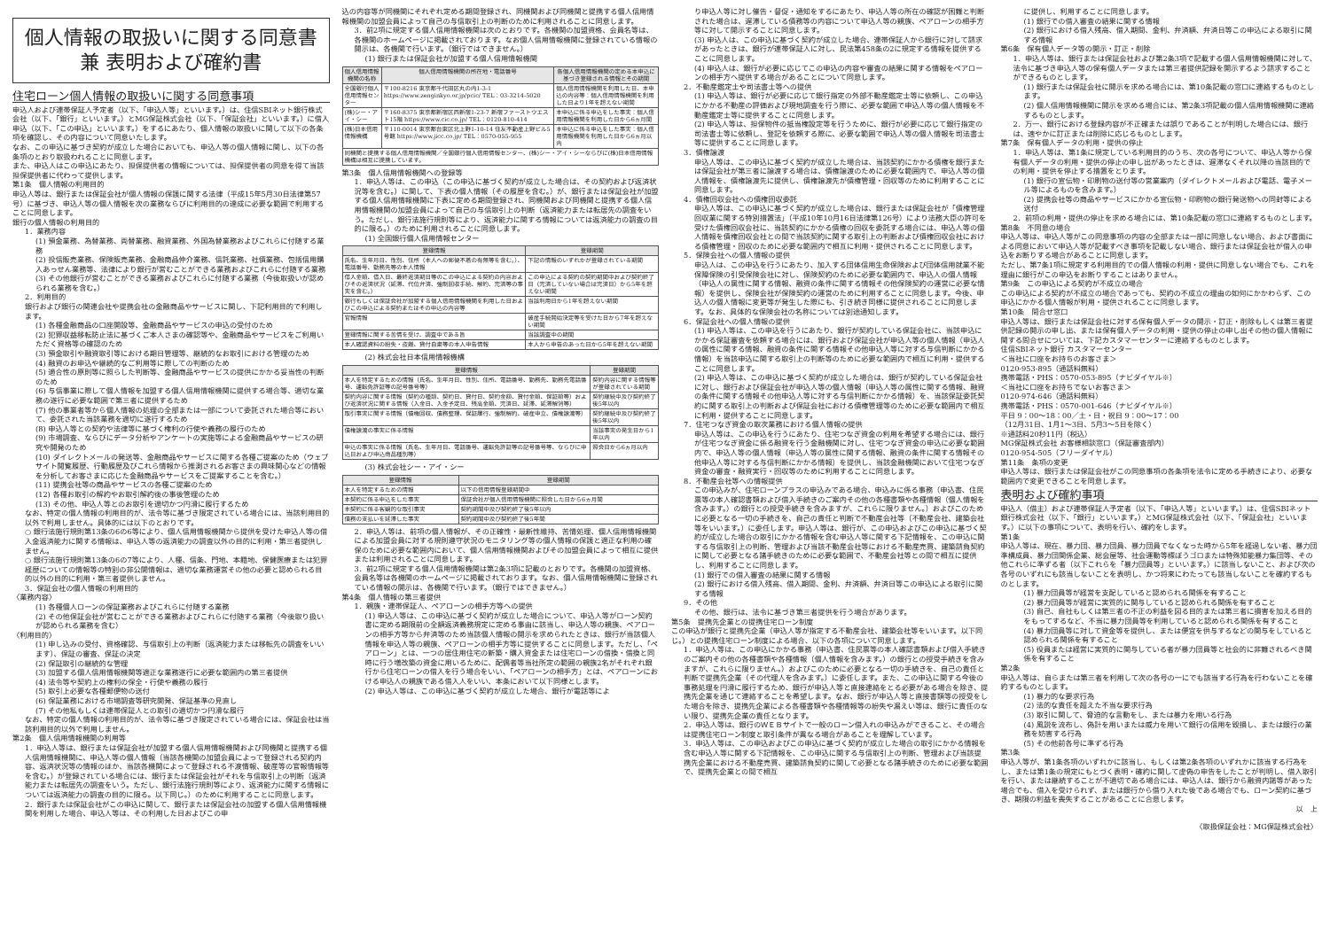個人情報の取扱いに関する同意書
兼 表明および確約書
住宅ローン個人情報の取扱いに関する同意事項
申込人および連帯保証人予定者（以下、「申込人等」といいます。）は、住信SBIネット銀行株式会社（以下、「銀行」といいます。）とMG保証株式会社（以下、「保証会社」といいます。）に借入申込（以下、「この申込」といいます。）をするにあたり、個人情報の取扱いに関して以下の各条項を確認し、その内容について同意いたします。
なお、この申込に基づき契約が成立した場合においても、申込人等の個人情報に関し、以下の各条項のとおり取扱われることに同意します。
また、申込人はこの申込にあたり、担保提供者の情報については、担保提供者の同意を得て当該担保提供者に代わって提供します。
第1条　個人情報の利用目的
申込人等は、銀行または保証会社が個人情報の保護に関する法律（平成15年5月30日法律第57号）に基づき、申込人等の個人情報を次の業務ならびに利用目的の達成に必要な範囲で利用することに同意します。
銀行の個人情報の利用目的
1．業務内容
(1) 預金業務、為替業務、両替業務、融資業務、外国為替業務およびこれらに付随する業務
(2) 投信販売業務、保険販売業務、金融商品仲介業務、信託業務、社債業務、包括信用購入あっせん業務等、法律により銀行が営むことができる業務およびこれらに付随する業務
(3) その他銀行が営むことができる業務およびこれらに付随する業務（今後取扱いが認められる業務を含む。）
2．利用目的
銀行および銀行の関連会社や提携会社の金融商品やサービスに関し、下記利用目的で利用します。
(1) 各種金融商品の口座開設等、金融商品やサービスの申込の受付のため
(2) 犯罪収益移転防止法に基づくご本人さまの確認等や、金融商品やサービスをご利用いただく資格等の確認のため
(3) 預金取引や融資取引等における期日管理等、継続的なお取引における管理のため
(4) 融資のお申込や継続的なご利用等に際しての判断のため
(5) 適合性の原則等に照らした判断等、金融商品やサービスの提供にかかる妥当性の判断のため
(6) 与信事業に際して個人情報を加盟する個人信用情報機関に提供する場合等、適切な業務の遂行に必要な範囲で第三者に提供するため
(7) 他の事業者等から個人情報の処理の全部または一部について委託された場合等において、委託された当該業務を適切に遂行するため
(8) 申込人等との契約や法律等に基づく権利の行使や義務の履行のため
(9) 市場調査、ならびにデータ分析やアンケートの実施等による金融商品やサービスの研究や開発のため
(10) ダイレクトメールの発送等、金融商品やサービスに関する各種ご提案のため（ウェブサイト閲覧履歴、行動履歴及びこれら情報から推測されるお客さまの興味関心などの情報を分析してお客さまに応じた金融商品やサービスをご提案することを含む。）
(11) 提携会社等の商品やサービスの各種ご提案のため
(12) 各種お取引の解約やお取引解約後の事後管理のため
(13) その他、申込人等とのお取引を適切かつ円滑に履行するため
なお、特定の個人情報の利用目的が、法令等に基づき限定されている場合には、当該利用目的以外で利用しません。具体的には以下のとおりです。
○ 銀行法施行規則第13条の6の6等により、個人信用情報機関から提供を受けた申込人等の借入金返済能力に関する情報は、申込人等の返済能力の調査以外の目的に利用・第三者提供しません。
○ 銀行法施行規則第13条の6の7等により、人種、信条、門地、本籍地、保健医療または犯罪経歴についての情報等の特別の非公開情報は、適切な業務運営その他の必要と認められる目的以外の目的に利用・第三者提供しません。
3．保証会社の個人情報の利用目的
〈業務内容〉
(1) 各種個人ローンの保証業務およびこれらに付随する業務
(2) その他保証会社が営むことができる業務およびこれらに付随する業務（今後取り扱いが認められる業務を含む）
〈利用目的〉
(1) 申し込みの受付、資格確認、与信取引上の判断（返済能力または移転先の調査をいいます）、保証の審査、保証の決定
(2) 保証取引の継続的な管理
(3) 加盟する個人信用情報機関等適正な業務遂行に必要な範囲内の第三者提供
(4) 法令等や契約上の権利の保全・行使や義務の履行
(5) 取引上必要な各種郵便物の送付
(6) 保証業務における市場調査等研究開発、保証基準の見直し
(7) その他私もしくは連帯保証人との取引の適切かつ円滑な履行
なお、特定の個人情報の利用目的が、法令等に基づき限定されている場合には、保証会社は当該利用目的以外で利用しません。
第2条　個人信用情報機関の利用等
1．申込人等は、銀行または保証会社が加盟する個人信用情報機関および同機関と提携する個人信用情報機関に、申込人等の個人情報（当該各機関の加盟会員によって登録される契約内容、返済状況等の情報のほか、当該各機関によって登録される不渡情報、破産等の官報情報等を含む。）が登録されている場合には、銀行または保証会社がそれを与信取引上の判断（返済能力または転居先の調査をいう。ただし、銀行法施行規則等により、返済能力に関する情報については返済能力の調査の目的に限る。以下同じ。）のために利用することに同意します。
2．銀行または保証会社がこの申込に関して、銀行または保証会社の加盟する個人信用情報機関を利用した場合、申込人等は、その利用した日およびこの申
込の内容等が同機関にそれぞれ定める期間登録され、同機関および同機関と提携する個人信用情報機関の加盟会員によって自己の与信取引上の判断のために利用されることに同意します。
3．前2項に規定する個人信用情報機関は次のとおりです。各機関の加盟資格、会員名等は、各機関のホームページに掲載されております。なお個人信用情報機関に登録されている情報の開示は、各機関で行います。（銀行ではできません。）
(1) 銀行または保証会社が加盟する個人信用情報機関
| 個人信用情報機関の名称 | 個人信用情報機関の所在地・電話番号 | 各個人信用情報機関の定める本申込に基づき登録される情報とその期間 |
| --- | --- | --- |
| 全国銀行個人信用情報センター | 〒100-8216 東京都千代田区丸の内1-3-1 https://www.zenginkyo.or.jp/pcic/ TEL：03-3214-5020 | 個人信用情報機関を利用した日、本申込の内容等：個人信用情報機関を利用した日より1年を超えない期間 |
| (株)シー・アイ・シー | 〒160-8375 東京都新宿区西新宿1-23-7 新宿ファーストウエスト15階 https://www.cic.co.jp/ TEL：0120-810-414 | 本申込に係る申込をした事実：個人信用情報機関を利用した日から6ヵ月間 |
| (株)日本信用情報機構 | 〒110-0014 東京都台東区北上野1-10-14 住友不動産上野ビル5号館 https://www.jicc.co.jp/ TEL：0570-055-955 | 本申込に係る申込をした事実：個人信用情報機関を利用した日から6ヵ月以内 |
| 同機関と提携する個人信用情報機関／全国銀行個人信用情報センター、(株)シー・アイ・シーならびに(株)日本信用情報機構は相互に提携しています。 | | |
第3条　個人信用情報機関への登録等
1．申込人等は、この申込（この申込に基づく契約が成立した場合は、その契約および返済状況等を含む。）に関して、下表の個人情報（その履歴を含む。）が、銀行または保証会社が加盟する個人信用情報機関に下表に定める期間登録され、同機関および同機関と提携する個人信用情報機関の加盟会員によって自己の与信取引上の判断（返済能力または転居先の調査をいう。ただし、銀行法施行規則等により、返済能力に関する情報については返済能力の調査の目的に限る。）のために利用されることに同意します。
(1) 全国銀行個人信用情報センター
| 登録情報 | 登録期間 |
| --- | --- |
| 氏名、生年月日、性別、住所（本人への郵便不着の有無等を含む。）、電話番号、勤務先等の本人情報 | 下記の情報のいずれかが登録されている期間 |
| 借入金額、借入日、最終返済期日等のこの申込による契約の内容およびその返済状況（延滞、代位弁済、強制回収手続、解約、完済等の事実を含む。） | この申込による契約の契約期間中および契約終了日（完済していない場合は完済日）から5年を超えない期間 |
| 銀行もしくは保証会社が加盟する個人信用情報機関を利用した日およびこの申込による契約またはその申込の内容等 | 当該利用日から1年を超えない期間 |
| 官報情報 | 破産手続開始決定等を受けた日から7年を超えない期間 |
| 登録情報に関する苦情を受け、調査中である旨 | 当該調査中の期間 |
| 本人確認資料の紛失・盗難、貸付自粛等の本人申告情報 | 本人から申告のあった日から5年を超えない期間 |
(2) 株式会社日本信用情報機構
| 登録情報 | 登録期間 |
| --- | --- |
| 本人を特定するための情報（氏名、生年月日、性別、住所、電話番号、勤務先、勤務先電話番号、運転免許証等の記号番号等） | 契約内容に関する情報等が登録されている期間 |
| 契約内容に関する情報（契約の種類、契約日、貸付日、契約金額、貸付金額、保証額等）および返済状況に関する情報（入金日、入金予定日、残高金額、完済日、延滞、延滞解消等） | 契約継続中及び契約終了後5年以内 |
| 取引事実に関する情報（債権回収、債務整理、保証履行、強制解約、破産申立、債権譲渡等） | 契約継続中及び契約終了後5年以内 |
| 債権譲渡の事実に係る情報 | 当該事実の発生日から1年以内 |
| 申込の事実に係る情報（氏名、生年月日、電話番号、運転免許証等の記号番号等、ならびに申込日および申込商品種別等） | 照会日から6ヵ月以内 |
(3) 株式会社シー・アイ・シー
| 登録情報 | 登録期間 |
| --- | --- |
| 本人を特定するための情報 | 以下の信用情報登録期間中 |
| 本契約に係る申込をした事実 | 保証会社が個人信用情報機関に照会した日から6ヵ月間 |
| 本契約に係る客観的な取引事実 | 契約期間中及び契約終了後5年以内 |
| 債務の支払いを延滞した事実 | 契約期間中及び契約終了後5年間 |
2．申込人等は、前項の個人情報が、その正確性・最新性維持、苦情処理、個人信用情報機関による加盟会員に対する規則遵守状況のモニタリング等の個人情報の保護と適正な利用の確保のために必要な範囲内において、個人信用情報機関およびその加盟会員によって相互に提供または利用されることに同意します。
3．前2項に規定する個人信用情報機関は第2条3項に記載のとおりです。各機関の加盟資格、会員名等は各機関のホームページに掲載されております。なお、個人信用情報機関に登録されている情報の開示は、各機関で行います。（銀行ではできません。）
第4条　個人情報の第三者提供
1．親族・連帯保証人、ペアローンの相手方等への提供
(1) 申込人等は、この申込に基づく契約が成立した場合について、申込人等がローン契約書に定める期限前の全額返済義務規定に定める事由に該当し、申込人等の親族、ペアローンの相手方等から弁済等のため当該個人情報の開示を求められたときは、銀行が当該個人情報を申込人等の親族、ペアローンの相手方等に提供することに同意します。ただし、「ペアローン」とは、一つの居住用住宅の新築・購入資金または住宅ローンの借換・借換と同時に行う増改築の資金に用いるために、配偶者等当社所定の範囲の親族2名がそれぞれ銀行から住宅ローンの借入を行う場合をいい、「ペアローンの相手方」とは、ペアローンにおける申込人の親族である借入人をいい、本条において以下同様とします。
(2) 申込人等は、この申込に基づく契約が成立した場合、銀行が電話等によ
り申込人等に対し催告・督促・通知をするにあたり、申込人等の所在の確認が困難と判断された場合は、遅滞している債務等の内容について申込人等の親族、ペアローンの相手方等に対して開示することに同意します。
(3) 申込人は、この申込に基づく契約が成立した場合、連帯保証人から銀行に対して請求があったときは、銀行が連帯保証人に対し、民法第458条の2に規定する情報を提供することに同意します。
(4) 申込人は、銀行が必要に応じてこの申込の内容や審査の結果に関する情報をペアローンの相手方へ提供する場合があることについて同意します。
2．不動産鑑定士や司法書士等への提供
(1) 申込人等は、銀行が必要に応じて銀行指定の外部不動産鑑定士等に依頼し、この申込にかかる不動産の評価および現地調査を行う際に、必要な範囲で申込人等の個人情報を不動産鑑定士等に提供することに同意します。
(2) 申込人等は、担保物件の抵当権設定等を行うために、銀行が必要に応じて銀行指定の司法書士等に依頼し、登記を依頼する際に、必要な範囲で申込人等の個人情報を司法書士等に提供することに同意します。
3．債権譲渡
申込人等は、この申込に基づく契約が成立した場合は、当該契約にかかる債権を銀行または保証会社が第三者に譲渡する場合は、債権譲渡のために必要な範囲内で、申込人等の個人情報を、債権譲渡先に提供し、債権譲渡先が債権管理・回収等のために利用することに同意します。
4．債権回収会社への債権回収委託
申込人等は、この申込に基づく契約が成立した場合は、銀行または保証会社が「債権管理回収業に関する特別措置法」（平成10年10月16日法律第126号）により法務大臣の許可を受けた債権回収会社に、当該契約にかかる債権の回収を委託する場合には、申込人等の個人情報を債権回収会社との間で当該契約に関する取引上の判断および債権回収会社における債権管理・回収のために必要な範囲内で相互に利用・提供されることに同意します。
5．保険会社への個人情報の提供
申込人は、この申込を行うにあたり、加入する団体信用生命保険および団体信用就業不能保障保険の引受保険会社に対し、保険契約のために必要な範囲内で、申込人の個人情報（申込人の属性に関する情報、融資の条件に関する情報その他保険契約の運営に必要な情報）を提供し、保険会社が保険契約の運営のために利用することに同意します。今後、申込人の個人情報に変更等が発生した際にも、引き続き同様に提供されることに同意します。なお、具体的な保険会社の名称については別途通知します。
6．保証会社への個人情報の提供
(1) 申込人等は、この申込を行うにあたり、銀行が契約している保証会社に、当該申込にかかる保証審査を依頼する場合には、銀行および保証会社が申込人等の個人情報（申込人の属性に関する情報、融資の条件に関する情報その他申込人等に対する与信判断にかかる情報）を当該申込に関する取引上の判断等のために必要な範囲内で相互に利用・提供することに同意します。
(2) 申込人等は、この申込に基づく契約が成立した場合は、銀行が契約している保証会社に対し、銀行および保証会社が申込人等の個人情報（申込人等の属性に関する情報、融資の条件に関する情報その他申込人等に対する与信判断にかかる情報）を、当該保証委託契約に関する取引上の判断および保証会社における債権管理等のために必要な範囲内で相互に利用・提供することに同意します。
7．住宅つなぎ資金の取次業務における個人情報の提供
申込人等は、この申込を行うにあたり、住宅つなぎ資金の利用を希望する場合には、銀行が住宅つなぎ資金に係る融資を行う金融機関に対し、住宅つなぎ資金の申込に必要な範囲内で、申込人等の個人情報（申込人等の属性に関する情報、融資の条件に関する情報その他申込人等に対する与信判断にかかる情報）を提供し、当該金融機関において住宅つなぎ資金の審査・融資実行・回収等のために利用することに同意します。
8．不動産会社等への情報提供
この申込みが、住宅ローンプラスの申込みである場合、申込みに係る事務（申込書、住民票等の本人確認書類および借入手続きのご案内その他の各種書類や各種情報（個人情報を含みます。）の銀行との授受手続きを含みますが、これらに限りません。）およびこのために必要となる一切の手続きを、自己の責任と判断で不動産会社等（不動産会社、建築会社等をいいます。）に委任します。申込人等は、銀行が、この申込およびこの申込に基づく契約が成立した場合の取引にかかる情報を含む申込人等に関する下記情報を、この申込に関する与信取引上の判断、管理および当該不動産会社等における不動産売買、建築請負契約に関して必要となる諸手続きのために必要な範囲で、不動産会社等との間で相互に提供し、利用することに同意します。
(1) 銀行での借入審査の結果に関する情報
(2) 銀行における借入残高、借入期間、金利、弁済額、弁済日等この申込による取引に関する情報
9．その他
その他、銀行は、法令に基づき第三者提供を行う場合があります。
第5条　提携先企業との提携住宅ローン制度
この申込が銀行と提携先企業（申込人等が指定する不動産会社、建築会社等をいいます。以下同じ。）との提携住宅ローン制度による場合、以下の各項について同意します。
1．申込人等は、この申込にかかる事務（申込書、住民票等の本人確認書類および借入手続きのご案内その他の各種書類や各種情報（個人情報を含みます。）の銀行との授受手続きを含みますが、これらに限りません。）およびこのために必要となる一切の手続きを、自己の責任と判断で提携先企業（その代理人を含みます。）に委任します。また、この申込に関する今後の事務処理を円滑に履行するため、銀行が申込人等と直接連絡をとる必要がある場合を除き、提携先企業を通じて連絡することを希望します。なお、銀行が申込人等と直接書類等の授受をした場合を除き、提携先企業による各種書類や各種情報等の紛失や漏えい等は、銀行に責任のない限り、提携先企業の責任となります。
2．申込人等は、銀行のＷＥＢサイトで一般のローン借入れの申込みができること、その場合は提携住宅ローン制度と取引条件が異なる場合があることを理解しています。
3．申込人等は、この申込およびこの申込に基づく契約が成立した場合の取引にかかる情報を含む申込人等に関する下記情報を、この申込に関する与信取引上の判断、管理および当該提携先企業における不動産売買、建築請負契約に関して必要となる諸手続きのために必要な範囲で、提携先企業との間で相互
に提供し、利用することに同意します。
(1) 銀行での借入審査の結果に関する情報
(2) 銀行における借入残高、借入期間、金利、弁済額、弁済日等この申込による取引に関する情報
第6条　保有個人データ等の開示・訂正・削除
1．申込人等は、銀行または保証会社および第2条3項で記載する個人信用情報機関に対して、法令に基づき申込人等の保有個人データまたは第三者提供記録を開示するよう請求することができるものとします。
(1) 銀行または保証会社に開示を求める場合には、第10条記載の窓口に連絡するものとします。
(2) 個人信用情報機関に開示を求める場合には、第2条3項記載の個人信用情報機関に連絡するものとします。
2．万一、銀行における登録内容が不正確または誤りであることが判明した場合には、銀行は、速やかに訂正または削除に応じるものとします。
第7条　保有個人データの利用・提供の停止
1．申込人等は、第1条に規定している利用目的のうち、次の各号について、申込人等から保有個人データの利用・提供の停止の申し出があったときは、遅滞なくそれ以降の当該目的での利用・提供を停止する措置をとります。
(1) 銀行の宣伝物・印刷物の送付等の営業案内（ダイレクトメールおよび電話、電子メール等によるものを含みます。）
(2) 提携会社等の商品やサービスにかかる宣伝物・印刷物の銀行発送物への同封等による送付
2．前項の利用・提供の停止を求める場合には、第10条記載の窓口に連絡するものとします。
第8条　不同意の場合
申込人等は、申込人等がこの同意事項の内容の全部または一部に同意しない場合、および書面による同意において申込人等が記載すべき事項を記載しない場合、銀行または保証会社が借入の申込をお断りする場合があることに同意します。
ただし、第7条1項に規定する利用目的での個人情報の利用・提供に同意しない場合でも、これを理由に銀行がこの申込をお断りすることはありません。
第9条　この申込による契約が不成立の場合
この申込による契約が不成立の場合であっても、契約の不成立の理由の如何にかかわらず、この申込にかかる個人情報が利用・提供されることに同意します。
第10条　問合せ窓口
申込人等は、銀行または保証会社に対する保有個人データの開示・訂正・削除もしくは第三者提供記録の開示の申し出、または保有個人データの利用・提供の停止の申し出その他の個人情報に関する問合せについては、下記カスタマーセンターに連絡するものとします。
住信SBIネット銀行 カスタマーセンター
＜当社に口座をお持ちのお客さま＞
0120-953-895（通話料無料）
携帯電話・PHS：0570-053-895（ナビダイヤル※）
＜当社に口座をお持ちでないお客さま＞
0120-974-646（通話料無料）
携帯電話・PHS：0570-001-646（ナビダイヤル※）
平日 9：00～18：00／土・日・祝日 9：00～17：00
（12月31日、1月1～3日、5月3～5日を除く）
※通話料20秒11円（税込）
MG保証株式会社 お客様相談窓口（保証審査部内）
0120-954-505（フリーダイヤル）
第11条　条項の変更
申込人等は、銀行または保証会社がこの同意事項の各条項を法令に定める手続きにより、必要な範囲内で変更できることを同意します。
表明および確約事項
申込人（借主）および連帯保証人予定者（以下、「申込人等」といいます。）は、住信SBIネット銀行株式会社（以下、「銀行」といいます。）とMG保証株式会社（以下、「保証会社」といいます。）に以下の事項について、表明を行い、確約をします。
第1条
申込人等は、現在、暴力団、暴力団員、暴力団員でなくなった時から5年を経過しない者、暴力団準構成員、暴力団関係企業、総会屋等、社会運動等標ぼうゴロまたは特殊知能暴力集団等、その他これらに準ずる者（以下これらを「暴力団員等」といいます。）に該当しないこと、および次の各号のいずれにも該当しないことを表明し、かつ将来にわたっても該当しないことを確約するものとします。
(1) 暴力団員等が経営を支配していると認められる関係を有すること
(2) 暴力団員等が経営に実質的に関与していると認められる関係を有すること
(3) 自己、自社もしくは第三者の不正の利益を図る目的または第三者に損害を加える目的をもってするなど、不当に暴力団員等を利用していると認められる関係を有すること
(4) 暴力団員等に対して資金等を提供し、または便宜を供与するなどの関与をしていると認められる関係を有すること
(5) 役員または経営に実質的に関与している者が暴力団員等と社会的に非難されるべき関係を有すること
第2条
申込人等は、自らまたは第三者を利用して次の各号の一にでも該当する行為を行わないことを確約するものとします。
(1) 暴力的な要求行為
(2) 法的な責任を超えた不当な要求行為
(3) 取引に関して、脅迫的な言動をし、または暴力を用いる行為
(4) 風説を流布し、偽計を用いまたは威力を用いて銀行の信用を毀損し、または銀行の業務を妨害する行為
(5) その他前各号に準ずる行為
第3条
申込人等が、第1条各項のいずれかに該当し、もしくは第2条各項のいずれかに該当する行為をし、または第1条の規定にもとづく表明・確約に関して虚偽の申告をしたことが判明し、借入取引を行い、または継続することが不適切である場合には、申込人は、銀行から融資内諾等があった場合でも、借入を受けられず、または銀行から借り入れた後である場合でも、ローン契約に基づき、期限の利益を喪失することがあることに合意します。
以　上
〈取扱保証会社：MG保証株式会社〉